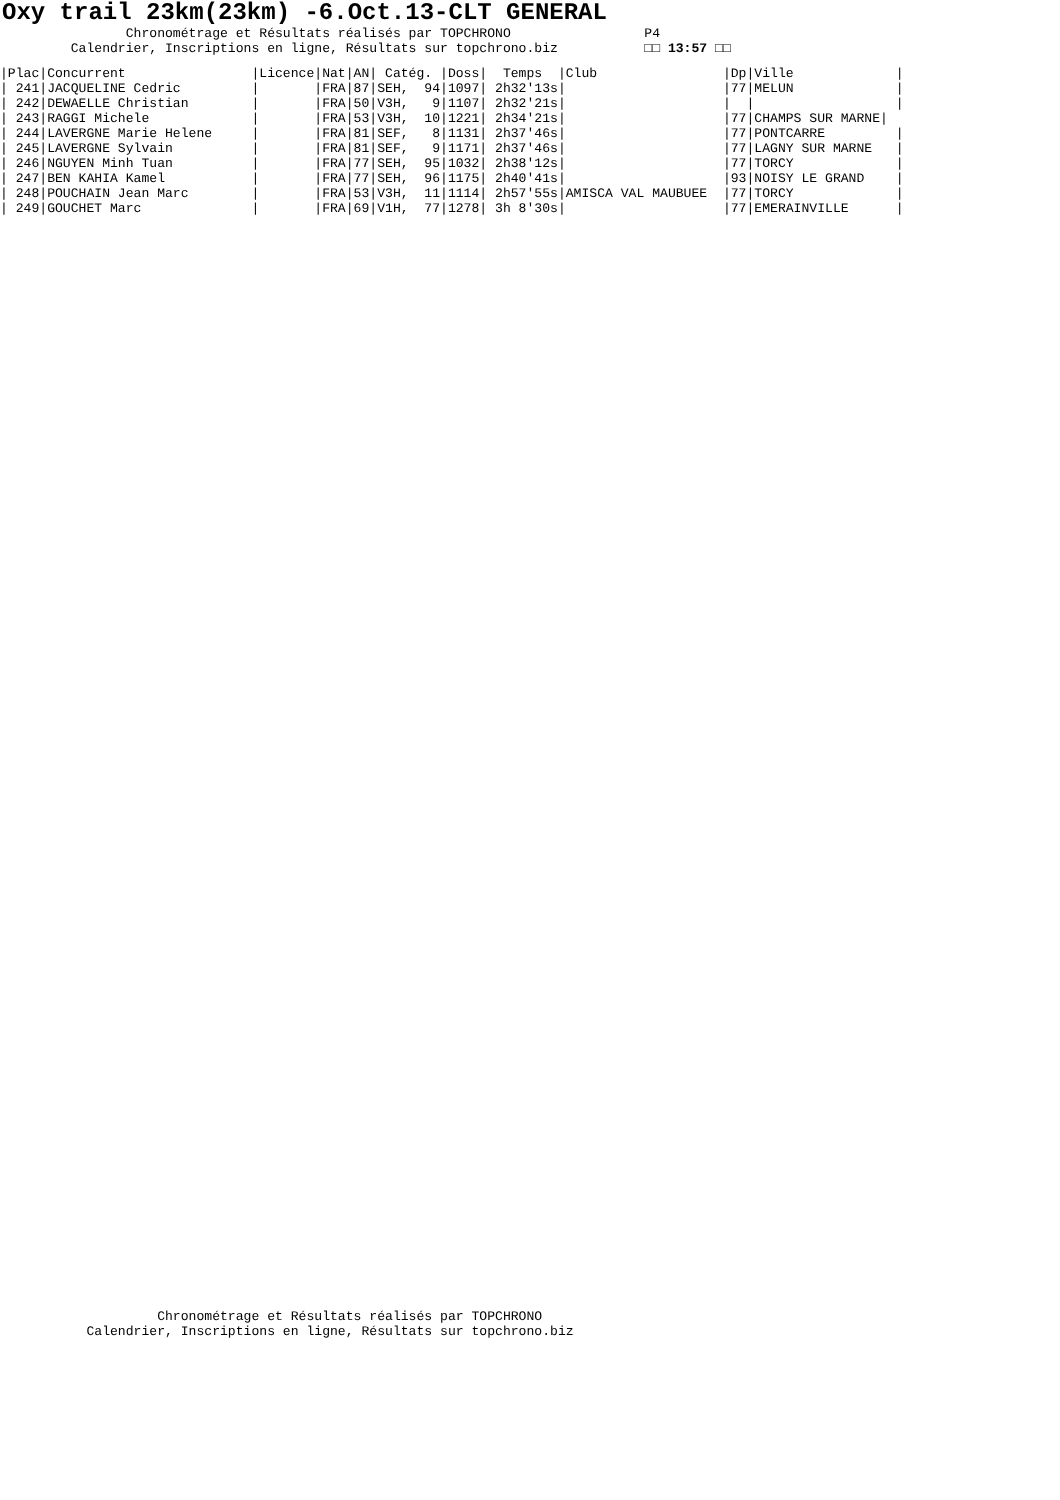Oxy trail 23km(23km) -6.Oct.13-CLT GENERAL
                Chronométrage et Résultats réalisés par TOPCHRONO                 P4
         Calendrier, Inscriptions en ligne, Résultats sur topchrono.biz           □□ 13:57 □□
|Plac|Concurrent                |Licence|Nat|AN| Catég. |Doss|  Temps  |Club                |Dp|Ville             |
| 241|JACQUELINE Cedric         |       |FRA|87|SEH,  94|1097| 2h32'13s|                    |77|MELUN             |
| 242|DEWAELLE Christian        |       |FRA|50|V3H,   9|1107| 2h32'21s|                    |  |                  |
| 243|RAGGI Michele             |       |FRA|53|V3H,  10|1221| 2h34'21s|                    |77|CHAMPS SUR MARNE|
| 244|LAVERGNE Marie Helene     |       |FRA|81|SEF,   8|1131| 2h37'46s|                    |77|PONTCARRE         |
| 245|LAVERGNE Sylvain          |       |FRA|81|SEF,   9|1171| 2h37'46s|                    |77|LAGNY SUR MARNE   |
| 246|NGUYEN Minh Tuan          |       |FRA|77|SEH,  95|1032| 2h38'12s|                    |77|TORCY             |
| 247|BEN KAHIA Kamel           |       |FRA|77|SEH,  96|1175| 2h40'41s|                    |93|NOISY LE GRAND    |
| 248|POUCHAIN Jean Marc        |       |FRA|53|V3H,  11|1114| 2h57'55s|AMISCA VAL MAUBUEE  |77|TORCY             |
| 249|GOUCHET Marc              |       |FRA|69|V1H,  77|1278| 3h 8'30s|                    |77|EMERAINVILLE      |
                    Chronométrage et Résultats réalisés par TOPCHRONO
           Calendrier, Inscriptions en ligne, Résultats sur topchrono.biz